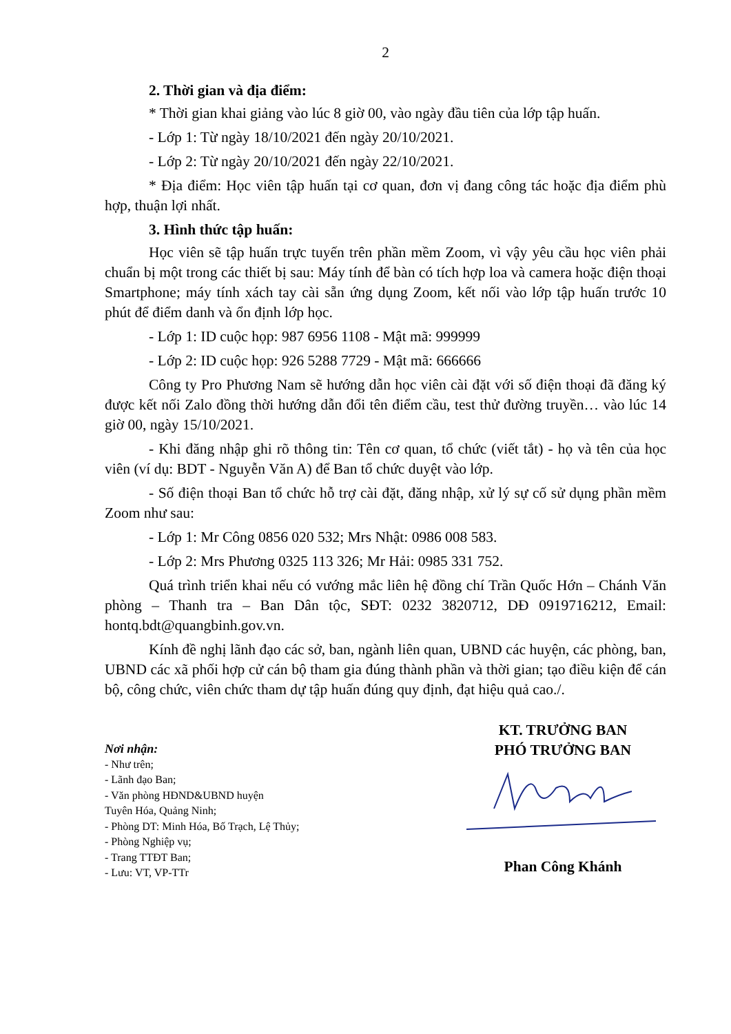2
2. Thời gian và địa điểm:
* Thời gian khai giảng vào lúc 8 giờ 00, vào ngày đầu tiên của lớp tập huấn.
- Lớp 1: Từ ngày 18/10/2021 đến ngày 20/10/2021.
- Lớp 2: Từ ngày 20/10/2021 đến ngày 22/10/2021.
* Địa điểm: Học viên tập huấn tại cơ quan, đơn vị đang công tác hoặc địa điểm phù hợp, thuận lợi nhất.
3. Hình thức tập huấn:
Học viên sẽ tập huấn trực tuyến trên phần mềm Zoom, vì vậy yêu cầu học viên phải chuẩn bị một trong các thiết bị sau: Máy tính để bàn có tích hợp loa và camera hoặc điện thoại Smartphone; máy tính xách tay cài sẵn ứng dụng Zoom, kết nối vào lớp tập huấn trước 10 phút để điểm danh và ổn định lớp học.
- Lớp 1: ID cuộc họp: 987 6956 1108 - Mật mã: 999999
- Lớp 2: ID cuộc họp: 926 5288 7729 - Mật mã: 666666
Công ty Pro Phương Nam sẽ hướng dẫn học viên cài đặt với số điện thoại đã đăng ký được kết nối Zalo đồng thời hướng dẫn đổi tên điểm cầu, test thử đường truyền… vào lúc 14 giờ 00, ngày 15/10/2021.
- Khi đăng nhập ghi rõ thông tin: Tên cơ quan, tổ chức (viết tắt) - họ và tên của học viên (ví dụ: BDT - Nguyễn Văn A) để Ban tổ chức duyệt vào lớp.
- Số điện thoại Ban tổ chức hỗ trợ cài đặt, đăng nhập, xử lý sự cố sử dụng phần mềm Zoom như sau:
- Lớp 1: Mr Công 0856 020 532; Mrs Nhật: 0986 008 583.
- Lớp 2: Mrs Phương 0325 113 326; Mr Hải: 0985 331 752.
Quá trình triển khai nếu có vướng mắc liên hệ đồng chí Trần Quốc Hớn – Chánh Văn phòng – Thanh tra – Ban Dân tộc, SĐT: 0232 3820712, DĐ 0919716212, Email: hontq.bdt@quangbinh.gov.vn.
Kính đề nghị lãnh đạo các sở, ban, ngành liên quan, UBND các huyện, các phòng, ban, UBND các xã phối hợp cử cán bộ tham gia đúng thành phần và thời gian; tạo điều kiện để cán bộ, công chức, viên chức tham dự tập huấn đúng quy định, đạt hiệu quả cao./.
Nơi nhận:
- Như trên;
- Lãnh đạo Ban;
- Văn phòng HĐND&UBND huyện
Tuyên Hóa, Quảng Ninh;
- Phòng DT: Minh Hóa, Bố Trạch, Lệ Thủy;
- Phòng Nghiệp vụ;
- Trang TTĐT Ban;
- Lưu: VT, VP-TTr
KT. TRƯỞNG BAN
PHÓ TRƯỞNG BAN
Phan Công Khánh